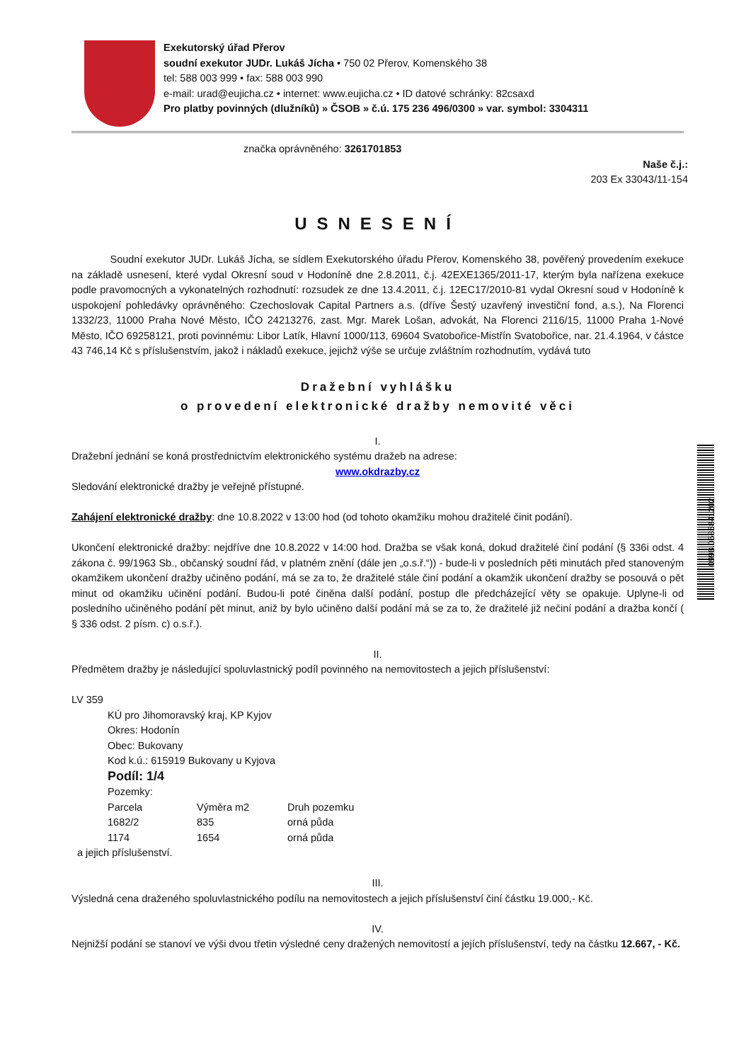Exekutorský úřad Přerov
soudní exekutor JUDr. Lukáš Jícha • 750 02 Přerov, Komenského 38
tel: 588 003 999 • fax: 588 003 990
e-mail: urad@eujicha.cz • internet: www.eujicha.cz • ID datové schránky: 82csaxd
Pro platby povinných (dlužníků) » ČSOB » č.ú. 175 236 496/0300 » var. symbol: 3304311
značka oprávněného: 3261701853
Naše č.j.:
203 Ex 33043/11-154
USNESENÍ
Soudní exekutor JUDr. Lukáš Jícha, se sídlem Exekutorského úřadu Přerov, Komenského 38, pověřený provedením exekuce na základě usnesení, které vydal Okresní soud v Hodoníně dne 2.8.2011, č.j. 42EXE1365/2011-17, kterým byla nařízena exekuce podle pravomocných a vykonatelných rozhodnutí: rozsudek ze dne 13.4.2011, č.j. 12EC17/2010-81 vydal Okresní soud v Hodoníně k uspokojení pohledávky oprávněného: Czechoslovak Capital Partners a.s. (dříve Šestý uzavřený investiční fond, a.s.), Na Florenci 1332/23, 11000 Praha Nové Město, IČO 24213276, zast. Mgr. Marek Lošan, advokát, Na Florenci 2116/15, 11000 Praha 1-Nové Město, IČO 69258121, proti povinnému: Libor Latík, Hlavní 1000/113, 69604 Svatobořice-Mistřín Svatobořice, nar. 21.4.1964, v částce 43 746,14 Kč s příslušenstvím, jakož i nákladů exekuce, jejichž výše se určuje zvláštním rozhodnutím, vydává tuto
Dražební vyhlášku
o provedení elektronické dražby nemovité věci
I.
Dražební jednání se koná prostřednictvím elektronického systému dražeb na adrese:
www.okdrazby.cz
Sledování elektronické dražby je veřejně přístupné.
Zahájení elektronické dražby: dne 10.8.2022 v 13:00 hod (od tohoto okamžiku mohou dražitelé činit podání).
Ukončení elektronické dražby: nejdříve dne 10.8.2022 v 14:00 hod. Dražba se však koná, dokud dražitelé činí podání (§ 336i odst. 4 zákona č. 99/1963 Sb., občanský soudní řád, v platném znění (dále jen „o.s.ř.“)) - bude-li v posledních pěti minutách před stanoveným okamžikem ukončení dražby učiněno podání, má se za to, že dražitelé stále činí podání a okamžik ukončení dražby se posouvá o pět minut od okamžiku učinění podání. Budou-li poté činěna další podání, postup dle předcházející věty se opakuje. Uplyne-li od posledního učiněného podání pět minut, aniž by bylo učiněno další podání má se za to, že dražitelé již nečiní podání a dražba končí ( § 336 odst. 2 písm. c) o.s.ř.).
II.
Předmětem dražby je následující spoluvlastnický podíl povinného na nemovitostech a jejich příslušenství:
LV 359
KÚ pro Jihomoravský kraj, KP Kyjov
Okres: Hodonín
Obec: Bukovany
Kod k.ú.: 615919 Bukovany u Kyjova
Podíl: 1/4
Pozemky:
| Parcela | Výměra m2 | Druh pozemku |
| 1682/2 | 835 | orná půda |
| 1174 | 1654 | orná půda |
a jejich příslušenství.
III.
Výsledná cena draženého spoluvlastnického podílu na nemovitostech a jejich příslušenství činí částku 19.000,- Kč.
IV.
Nejnižší podání se stanoví ve výši dvou třetin výsledné ceny dražených nemovitostí a jejích příslušenství, tedy na částku 12.667, - Kč.
0998.0585841202